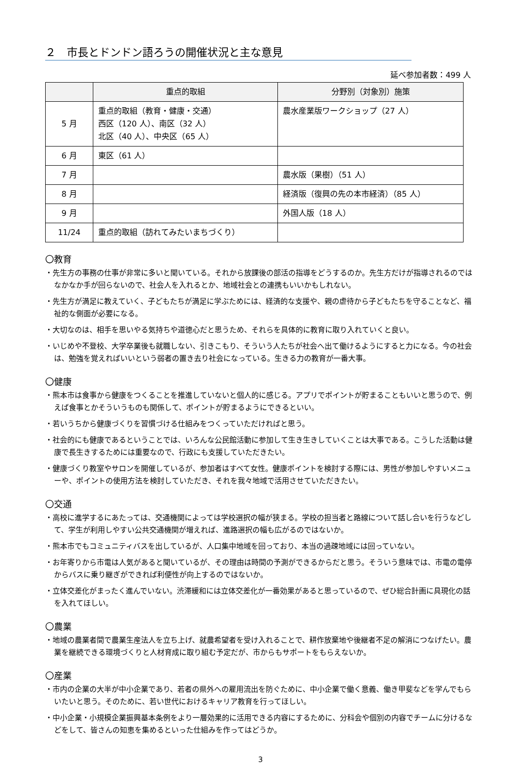２　市長とドンドン語ろうの開催状況と主な意見
延べ参加者数：499 人
| | 重点的取組 | 分野別（対象別）施策 |
| --- | --- | --- |
| 5 月 | 重点的取組（教育・健康・交通） 西区（120 人）、南区（32 人） 北区（40 人）、中央区（65 人） | 農水産業版ワークショップ（27 人） |
| 6 月 | 東区（61 人） | |
| 7 月 | | 農水版（果樹）（51 人） |
| 8 月 | | 経済版（復興の先の本市経済）（85 人） |
| 9 月 | | 外国人版（18 人） |
| 11/24 | 重点的取組（訪れてみたいまちづくり） | |
〇教育
・先生方の事務の仕事が非常に多いと聞いている。それから放課後の部活の指導をどうするのか。先生方だけが指導されるのではなかなか手が回らないので、社会人を入れるとか、地域社会との連携もいいかもしれない。
・先生方が満足に教えていく、子どもたちが満足に学ぶためには、経済的な支援や、親の虐待から子どもたちを守ることなど、福祉的な側面が必要になる。
・大切なのは、相手を思いやる気持ちや道徳心だと思うため、それらを具体的に教育に取り入れていくと良い。
・いじめや不登校、大学卒業後も就職しない、引きこもり、そういう人たちが社会へ出て働けるようにすると力になる。今の社会は、勉強を覚えればいいという弱者の置き去り社会になっている。生きる力の教育が一番大事。
〇健康
・熊本市は食事から健康をつくることを推進していないと個人的に感じる。アプリでポイントが貯まることもいいと思うので、例えば食事とかそういうものも関係して、ポイントが貯まるようにできるといい。
・若いうちから健康づくりを習慣づける仕組みをつくっていただければと思う。
・社会的にも健康であるということでは、いろんな公民館活動に参加して生き生きしていくことは大事である。こうした活動は健康で長生きするためには重要なので、行政にも支援していただきたい。
・健康づくり教室やサロンを開催しているが、参加者はすべて女性。健康ポイントを検討する際には、男性が参加しやすいメニューや、ポイントの使用方法を検討していただき、それを我々地域で活用させていただきたい。
〇交通
・高校に進学するにあたっては、交通機関によっては学校選択の幅が狭まる。学校の担当者と路線について話し合いを行うなどして、学生が利用しやすい公共交通機関が増えれば、進路選択の幅も広がるのではないか。
・熊本市でもコミュニティバスを出しているが、人口集中地域を回っており、本当の過疎地域には回っていない。
・お年寄りから市電は人気があると聞いているが、その理由は時間の予測ができるからだと思う。そういう意味では、市電の電停からバスに乗り継ぎができれば利便性が向上するのではないか。
・立体交差化がまったく進んでいない。渋滞緩和には立体交差化が一番効果があると思っているので、ぜひ総合計画に具現化の話を入れてほしい。
〇農業
・地域の農業者間で農業生産法人を立ち上げ、就農希望者を受け入れることで、耕作放棄地や後継者不足の解消につなげたい。農業を継続できる環境づくりと人材育成に取り組む予定だが、市からもサポートをもらえないか。
〇産業
・市内の企業の大半が中小企業であり、若者の県外への雇用流出を防ぐために、中小企業で働く意義、働き甲斐などを学んでもらいたいと思う。そのために、若い世代におけるキャリア教育を行ってほしい。
・中小企業・小規模企業振興基本条例をより一層効果的に活用できる内容にするために、分科会や個別の内容でチームに分けるなどをして、皆さんの知恵を集めるといった仕組みを作ってはどうか。
3